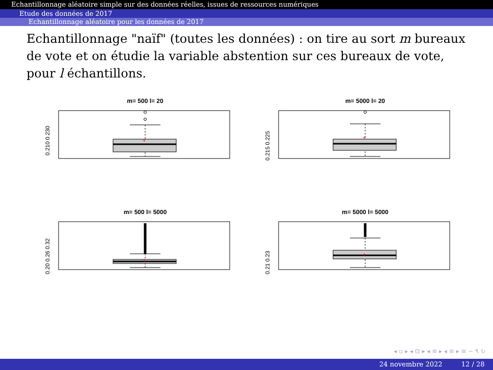Echantillonnage aléatoire simple sur des données réelles, issues de ressources numériques
Etude des données de 2017
Echantillonnage aléatoire pour les données de 2017
Echantillonnage "naïf" (toutes les données) : on tire au sort m bureaux de vote et on étudie la variable abstention sur ces bureaux de vote, pour l échantillons.
m= 500 l= 20
+
0.210 0.230
m= 5000 l= 20
+
0.215 0.225
m= 500 l= 5000
+
0.20 0.26 0.32
m= 5000 l= 5000
+
0.21 0.23
◂ ▫ ▸ ◂ ⊡ ▸ ◂ ≡ ▸ ◂ ≡ ▸ ≡ ∽ ۹ ↻
24 novembre 2022 12 / 28